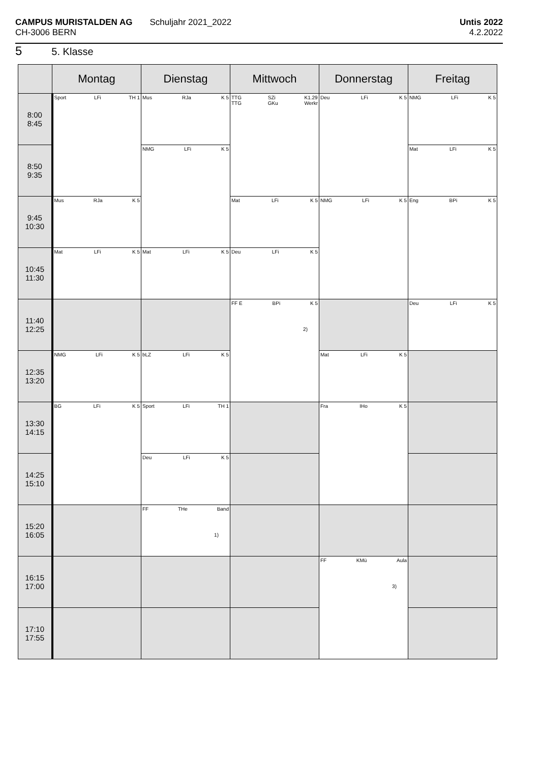CAMPUS MURISTALDEN AG
CH-3006 BERN
Schuljahr 2021_2022
Untis 2022
4.2.2022
5 5. Klasse
| | Montag | Dienstag | Mittwoch | Donnerstag | Freitag |
| --- | --- | --- | --- | --- | --- |
| 8:00 8:45 | Sport LFi TH 1 | Mus RJa K 5 | TTG TTG SZi GKu K1.29 Werkr | Deu LFi K 5 | NMG LFi K 5 |
| 8:50 9:35 | | NMG LFi K 5 | | | Mat LFi K 5 |
| 9:45 10:30 | Mus RJa K 5 | | Mat LFi K 5 | NMG LFi K 5 | Eng BPi K 5 |
| 10:45 11:30 | Mat LFi K 5 | Mat LFi K 5 | Deu LFi K 5 | | |
| 11:40 12:25 | | | FF E BPi K 5 2) | | Deu LFi K 5 |
| 12:35 13:20 | NMG LFi K 5 | bLZ LFi K 5 | | Mat LFi K 5 | |
| 13:30 14:15 | BG LFi K 5 | Sport LFi TH 1 | | Fra IHo K 5 | |
| 14:25 15:10 | | Deu LFi K 5 | | | |
| 15:20 16:05 | | FF THe Band 1) | | | |
| 16:15 17:00 | | | | FF KMü Aula 3) | |
| 17:10 17:55 | | | | | |